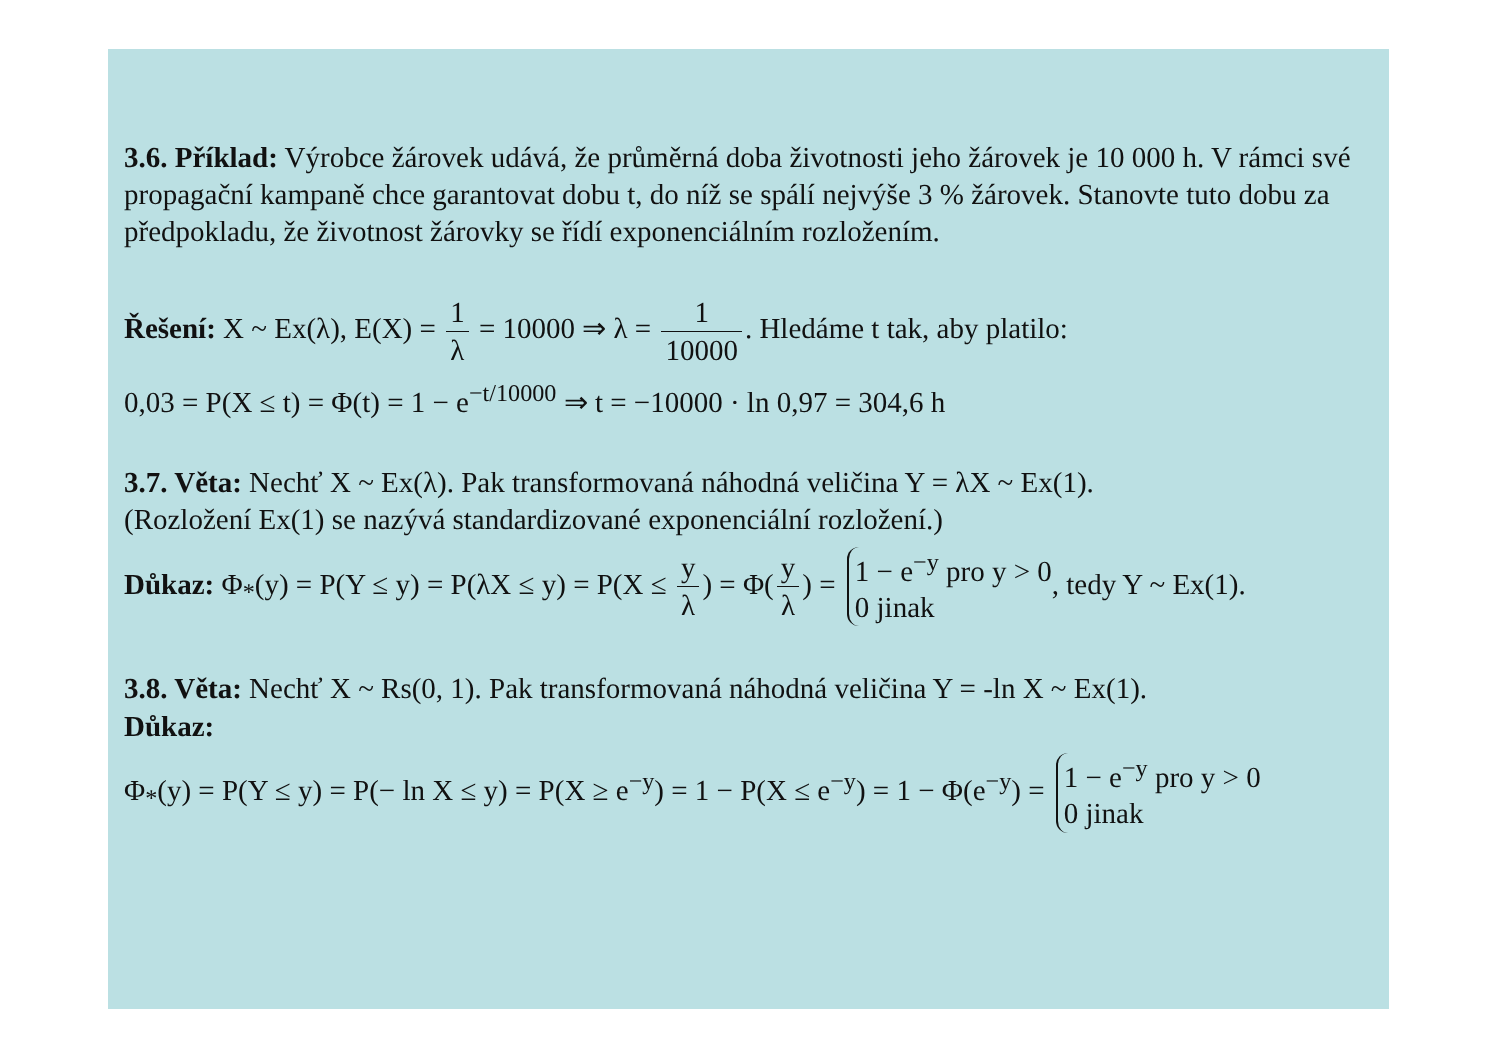3.6. Příklad: Výrobce žárovek udává, že průměrná doba životnosti jeho žárovek je 10 000 h. V rámci své propagační kampaně chce garantovat dobu t, do níž se spálí nejvýše 3 % žárovek. Stanovte tuto dobu za předpokladu, že životnost žárovky se řídí exponenciálním rozložením.
Řešení: X ~ Ex(λ), E(X) = 1 λ = 10000 ⇒ λ = 1 10000. Hledáme t tak, aby platilo:
0,03 = P(X ≤ t) = Φ(t) = 1 − e<sup>−t/10000</sup> ⇒ t = −10000 · ln 0,97 = 304,6 h
3.7. Věta: Nechť X ~ Ex(λ). Pak transformovaná náhodná veličina Y = λX ~ Ex(1).
(Rozložení Ex(1) se nazývá standardizované exponenciální rozložení.)
Důkaz: Φ<sub>*</sub>(y) = P(Y ≤ y) = P(λX ≤ y) = P(X ≤ y λ) = Φ(y λ) = 1 − e<sup>−y</sup> pro y > 0
0 jinak, tedy Y ~ Ex(1).
3.8. Věta: Nechť X ~ Rs(0, 1). Pak transformovaná náhodná veličina Y = -ln X ~ Ex(1).
Důkaz:
Φ<sub>*</sub>(y) = P(Y ≤ y) = P(− ln X ≤ y) = P(X ≥ e<sup>−y</sup>) = 1 − P(X ≤ e<sup>−y</sup>) = 1 − Φ(e<sup>−y</sup>) = 1 − e<sup>−y</sup> pro y > 0
0 jinak